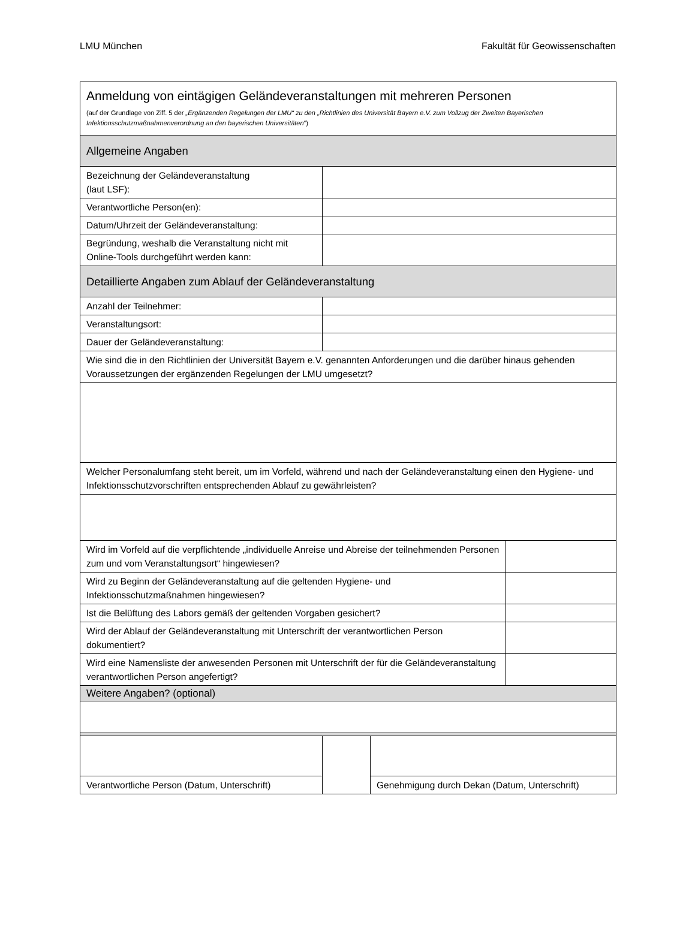LMU München Fakultät für Geowissenschaften
| Anmeldung von eintägigen Geländeveranstaltungen mit mehreren Personen (auf der Grundlage von Ziff. 5 der „Ergänzenden Regelungen der LMU“ zu den „Richtlinien des Universität Bayern e.V. zum Vollzug der Zweiten Bayerischen Infektionsschutzmaßnahmenverordnung an den bayerischen Universitäten “) | | | |
| Allgemeine Angaben | | | |
| Bezeichnung der Geländeveranstaltung (laut LSF): | | | |
| Verantwortliche Person(en): | | | |
| Datum/Uhrzeit der Geländeveranstaltung: | | | |
| Begründung, weshalb die Veranstaltung nicht mit Online-Tools durchgeführt werden kann: | | | |
| Detaillierte Angaben zum Ablauf der Geländeveranstaltung | | | |
| Anzahl der Teilnehmer: | | | |
| Veranstaltungsort: | | | |
| Dauer der Geländeveranstaltung: | | | |
| Wie sind die in den Richtlinien der Universität Bayern e.V. genannten Anforderungen und die darüber hinaus gehenden Voraussetzungen der ergänzenden Regelungen der LMU umgesetzt? | | | |
| Welcher Personalumfang steht bereit, um im Vorfeld, während und nach der Geländeveranstaltung einen den Hygiene- und Infektionsschutzvorschriften entsprechenden Ablauf zu gewährleisten? | | | |
| Wird im Vorfeld auf die verpflichtende „individuelle Anreise und Abreise der teilnehmenden Personen zum und vom Veranstaltungsort“ hingewiesen? | | | |
| Wird zu Beginn der Geländeveranstaltung auf die geltenden Hygiene- und Infektionsschutzmaßnahmen hingewiesen? | | | |
| Ist die Belüftung des Labors gemäß der geltenden Vorgaben gesichert? | | | |
| Wird der Ablauf der Geländeveranstaltung mit Unterschrift der verantwortlichen Person dokumentiert? | | | |
| Wird eine Namensliste der anwesenden Personen mit Unterschrift der für die Geländeveranstaltung verantwortlichen Person angefertigt? | | | |
| Weitere Angaben? (optional) | | | |
| Verantwortliche Person (Datum, Unterschrift) | | Genehmigung durch Dekan (Datum, Unterschrift) | |